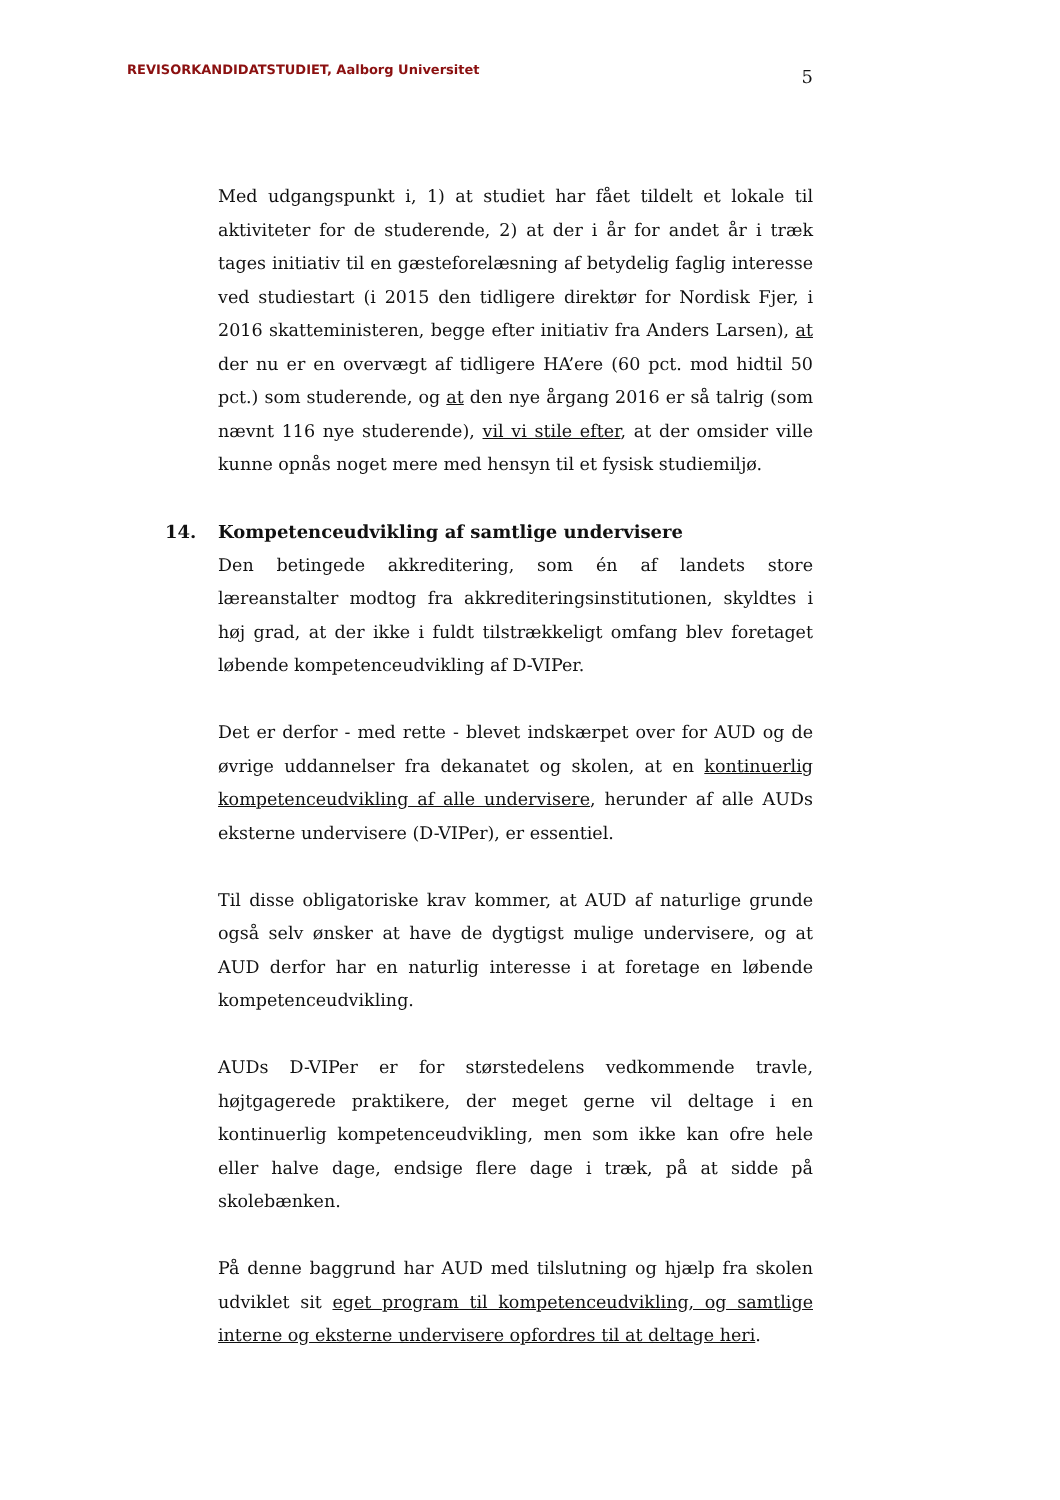REVISORKANDIDATSTUDIET, Aalborg Universitet
5
Med udgangspunkt i, 1) at studiet har fået tildelt et lokale til aktiviteter for de studerende, 2) at der i år for andet år i træk tages initiativ til en gæsteforelæsning af betydelig faglig interesse ved studiestart (i 2015 den tidligere direktør for Nordisk Fjer, i 2016 skatteministeren, begge efter initiativ fra Anders Larsen), at der nu er en overvægt af tidligere HA’ere (60 pct. mod hidtil 50 pct.) som studerende, og at den nye årgang 2016 er så talrig (som nævnt 116 nye studerende), vil vi stile efter, at der omsider ville kunne opnås noget mere med hensyn til et fysisk studiemiljø.
14. Kompetenceudvikling af samtlige undervisere
Den betingede akkreditering, som én af landets store læreanstalter modtog fra akkrediteringsinstitutionen, skyldtes i høj grad, at der ikke i fuldt tilstrækkeligt omfang blev foretaget løbende kompetenceudvikling af D-VIPer.
Det er derfor - med rette - blevet indskærpet over for AUD og de øvrige uddannelser fra dekanatet og skolen, at en kontinuerlig kompetenceudvikling af alle undervisere, herunder af alle AUDs eksterne undervisere (D-VIPer), er essentiel.
Til disse obligatoriske krav kommer, at AUD af naturlige grunde også selv ønsker at have de dygtigst mulige undervisere, og at AUD derfor har en naturlig interesse i at foretage en løbende kompetenceudvikling.
AUDs D-VIPer er for størstedelens vedkommende travle, højtgagerede praktikere, der meget gerne vil deltage i en kontinuerlig kompetenceudvikling, men som ikke kan ofre hele eller halve dage, endsige flere dage i træk, på at sidde på skolebænken.
På denne baggrund har AUD med tilslutning og hjælp fra skolen udviklet sit eget program til kompetenceudvikling, og samtlige interne og eksterne undervisere opfordres til at deltage heri.